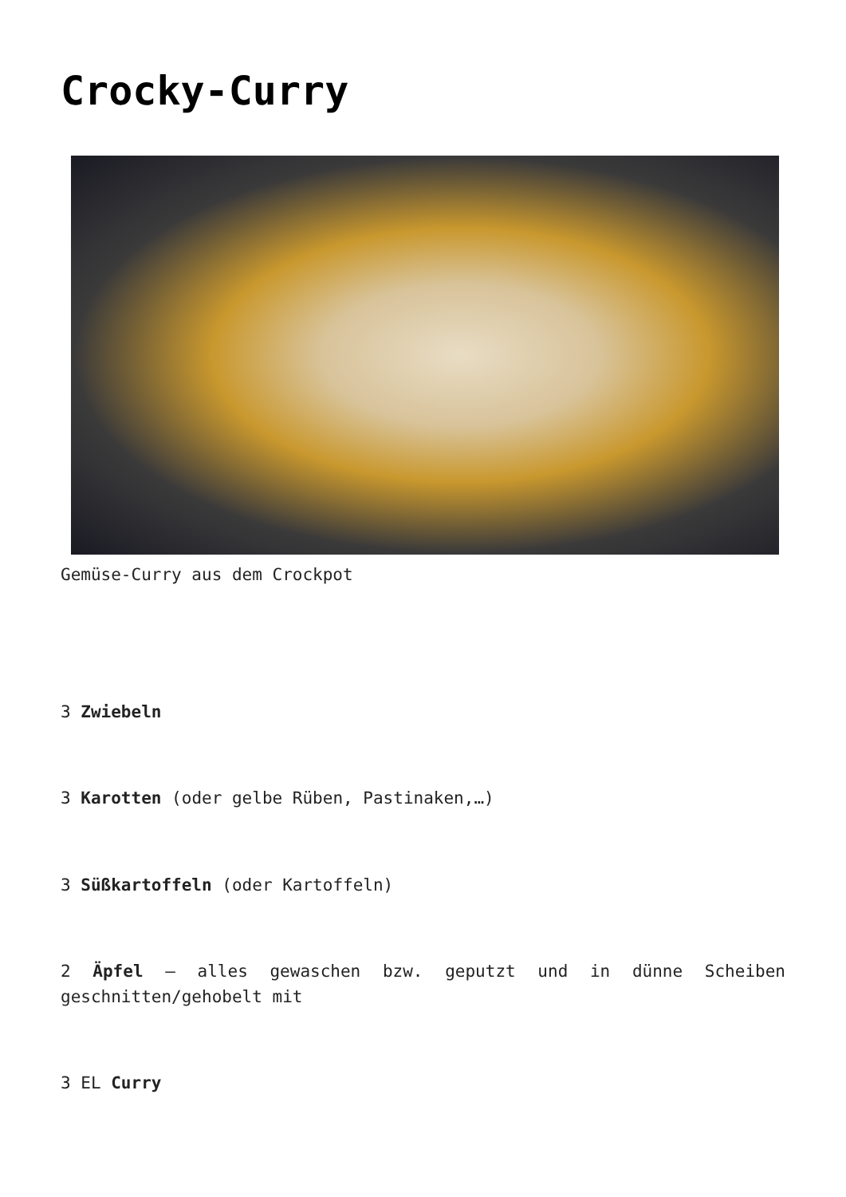Crocky-Curry
Gemüse-Curry aus dem Crockpot
3 Zwiebeln
3 Karotten (oder gelbe Rüben, Pastinaken,…)
3 Süßkartoffeln (oder Kartoffeln)
2 Äpfel – alles gewaschen bzw. geputzt und in dünne Scheiben geschnitten/gehobelt mit
3 EL Curry